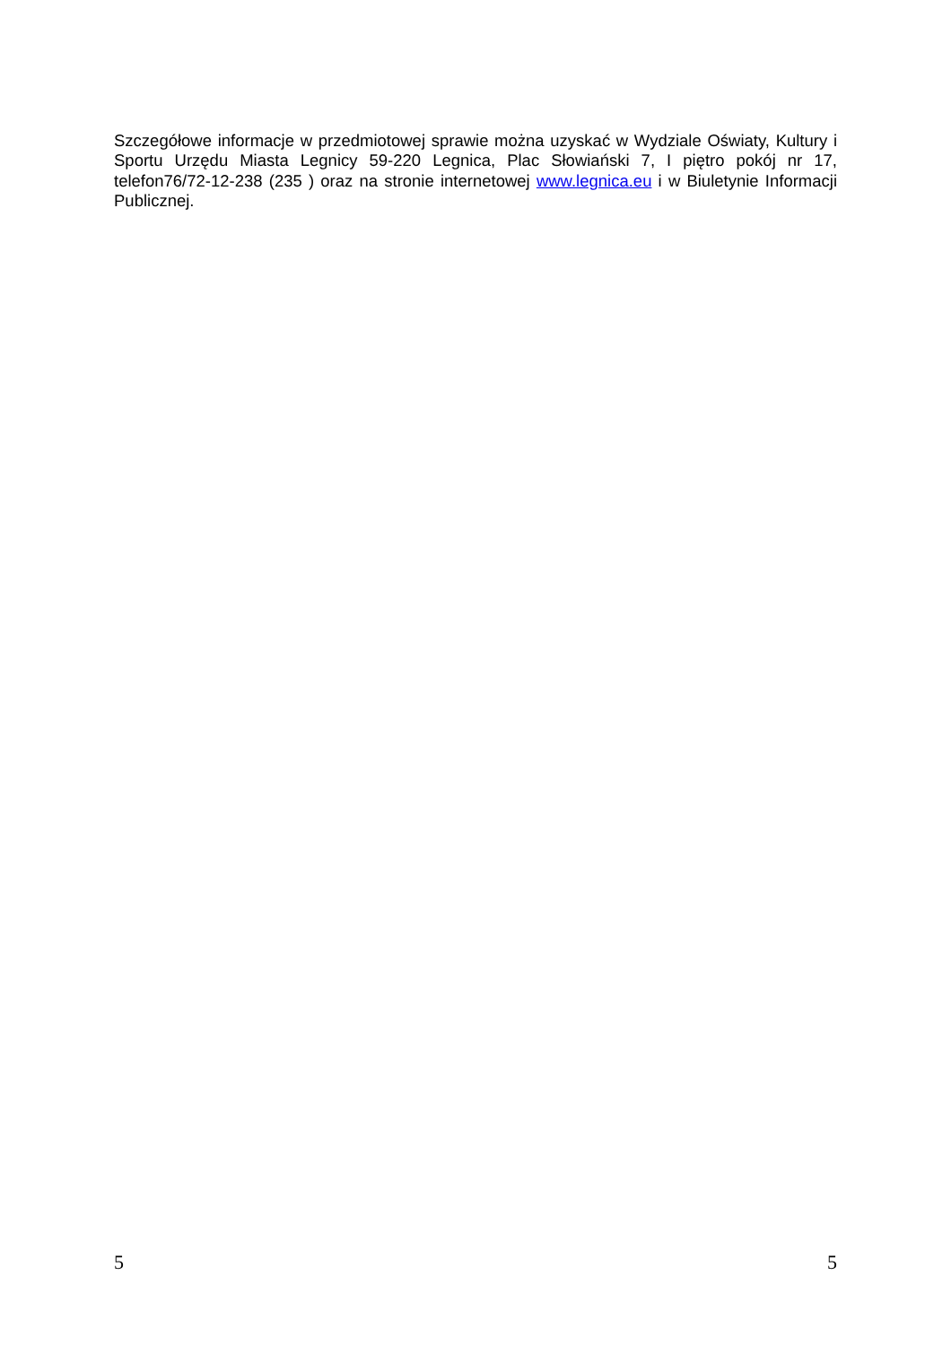Szczegółowe informacje w przedmiotowej sprawie można uzyskać w Wydziale Oświaty, Kultury i Sportu Urzędu Miasta Legnicy 59-220 Legnica, Plac Słowiański 7, I piętro pokój nr 17, telefon76/72-12-238 (235 ) oraz na stronie internetowej www.legnica.eu i w Biuletynie Informacji Publicznej.
5 5